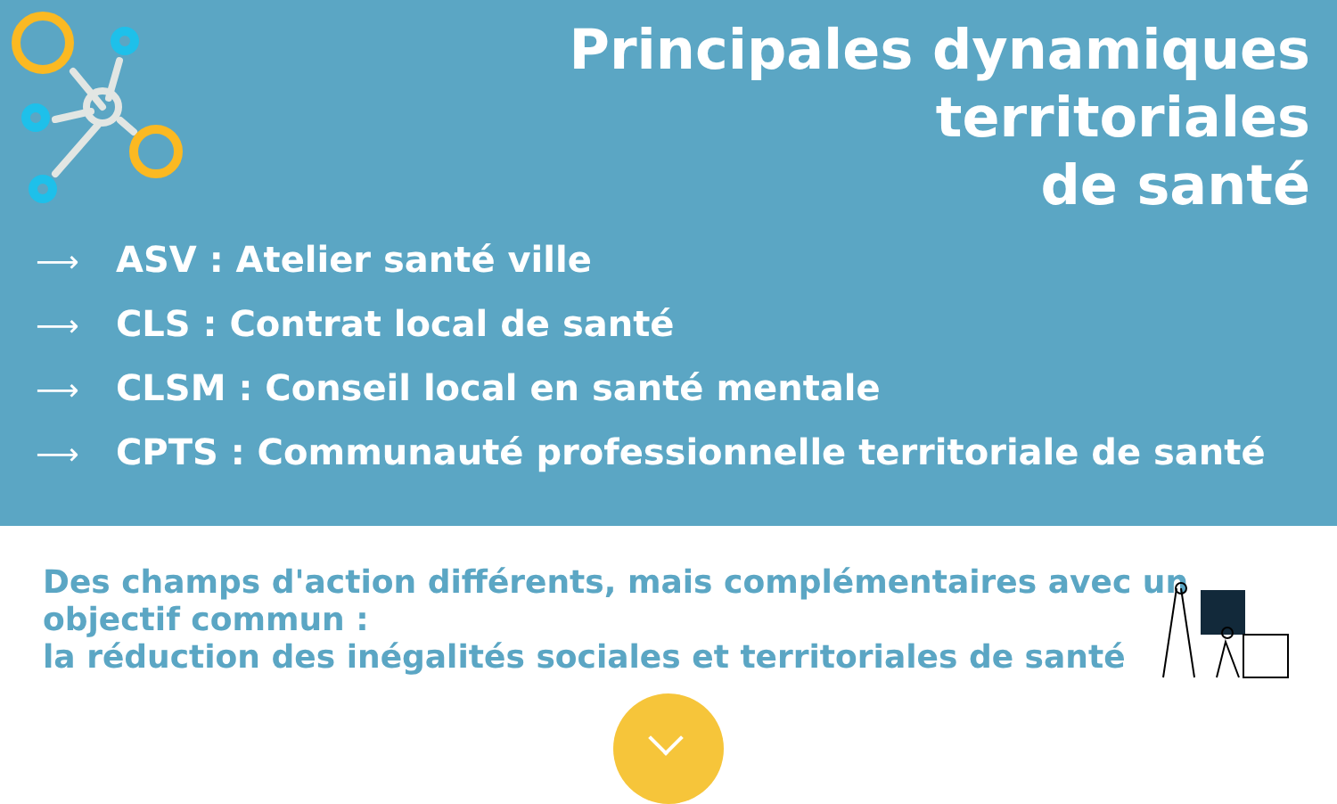Principales dynamiques
territoriales
de santé
⟶ ASV : Atelier santé ville
⟶ CLS : Contrat local de santé
⟶ CLSM : Conseil local en santé mentale
⟶ CPTS : Communauté professionnelle territoriale de santé
Des champs d'action différents, mais complémentaires avec un
objectif commun :
la réduction des inégalités sociales et territoriales de santé